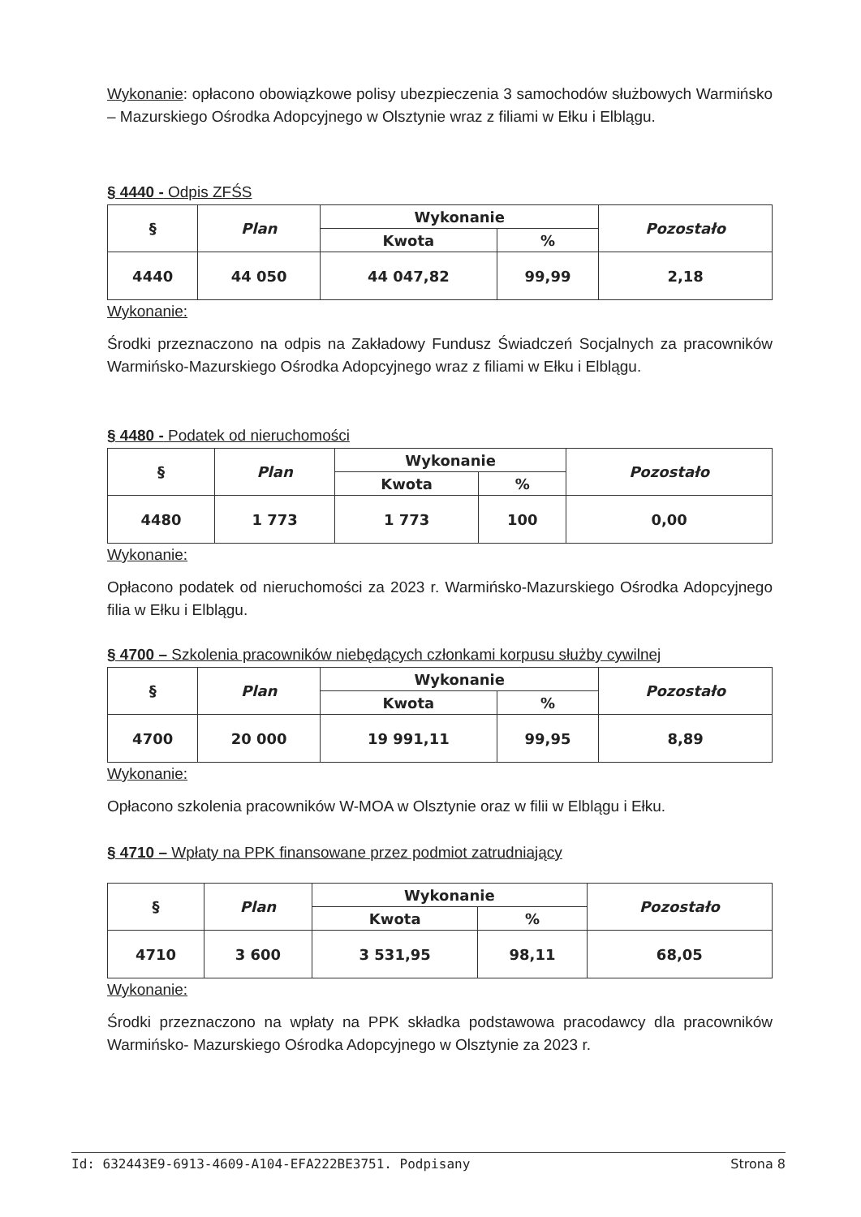Wykonanie: opłacono obowiązkowe polisy ubezpieczenia 3 samochodów służbowych Warmińsko – Mazurskiego Ośrodka Adopcyjnego w Olsztynie wraz z filiami w Ełku i Elblągu.
§ 4440 - Odpis ZFŚS
| § | Plan | Wykonanie | | Pozostało |
| --- | --- | --- | --- | --- |
| | | Kwota | % | |
| 4440 | 44 050 | 44 047,82 | 99,99 | 2,18 |
Wykonanie:
Środki przeznaczono na odpis na Zakładowy Fundusz Świadczeń Socjalnych za pracowników Warmińsko-Mazurskiego Ośrodka Adopcyjnego wraz z filiami w Ełku i Elblągu.
§ 4480 - Podatek od nieruchomości
| § | Plan | Wykonanie | | Pozostało |
| --- | --- | --- | --- | --- |
| | | Kwota | % | |
| 4480 | 1 773 | 1 773 | 100 | 0,00 |
Wykonanie:
Opłacono podatek od nieruchomości za 2023 r. Warmińsko-Mazurskiego Ośrodka Adopcyjnego filia w Ełku i Elblągu.
§ 4700 – Szkolenia pracowników niebędących członkami korpusu służby cywilnej
| § | Plan | Wykonanie | | Pozostało |
| --- | --- | --- | --- | --- |
| | | Kwota | % | |
| 4700 | 20 000 | 19 991,11 | 99,95 | 8,89 |
Wykonanie:
Opłacono szkolenia pracowników W-MOA w Olsztynie oraz w filii w Elblągu i Ełku.
§ 4710 – Wpłaty na PPK finansowane przez podmiot zatrudniający
| § | Plan | Wykonanie | | Pozostało |
| --- | --- | --- | --- | --- |
| | | Kwota | % | |
| 4710 | 3 600 | 3 531,95 | 98,11 | 68,05 |
Wykonanie:
Środki przeznaczono na wpłaty na PPK składka podstawowa pracodawcy dla pracowników Warmińsko- Mazurskiego Ośrodka Adopcyjnego w Olsztynie za 2023 r.
Id: 632443E9-6913-4609-A104-EFA222BE3751. Podpisany Strona 8